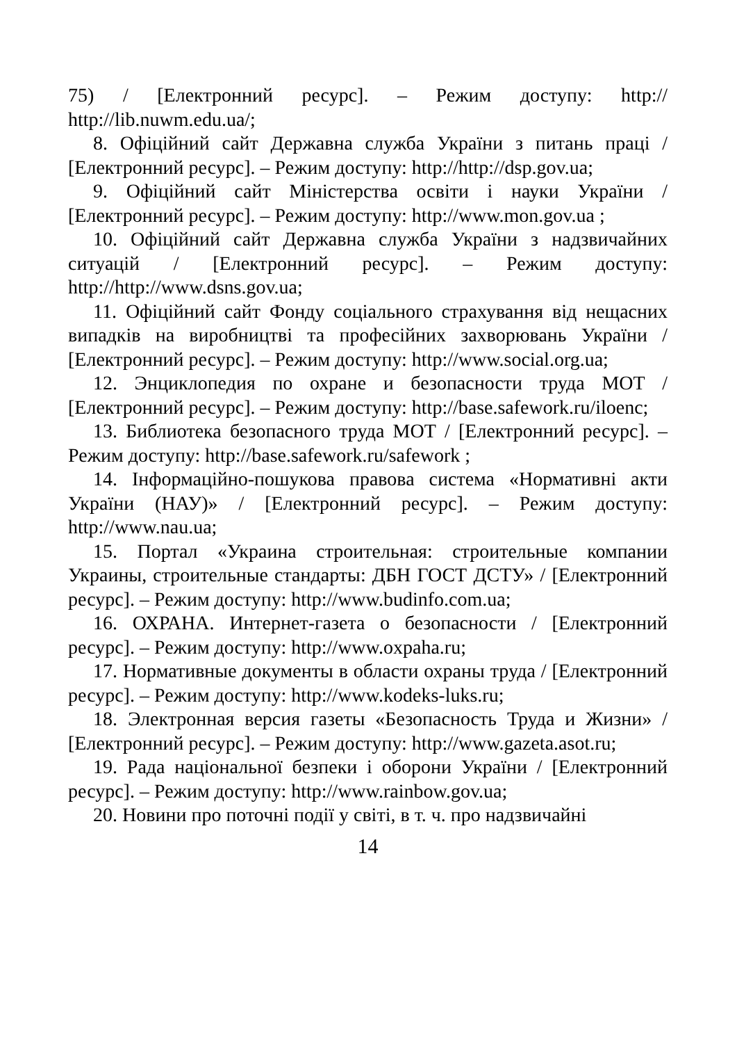75) / [Електронний ресурс]. – Режим доступу: http:// http://lib.nuwm.edu.ua/;
8. Офіційний сайт Державна служба України з питань праці / [Електронний ресурс]. – Режим доступу: http://http://dsp.gov.ua;
9. Офіційний сайт Міністерства освіти і науки України / [Електронний ресурс]. – Режим доступу: http://www.mon.gov.ua ;
10. Офіційний сайт Державна служба України з надзвичайних ситуацій / [Електронний ресурс]. – Режим доступу: http://http://www.dsns.gov.ua;
11. Офіційний сайт Фонду соціального страхування від нещасних випадків на виробництві та професійних захворювань України / [Електронний ресурс]. – Режим доступу: http://www.social.org.ua;
12. Энциклопедия по охране и безопасности труда МОТ / [Електронний ресурс]. – Режим доступу: http://base.safework.ru/iloenc;
13. Библиотека безопасного труда МОТ / [Електронний ресурс]. – Режим доступу: http://base.safework.ru/safework ;
14. Інформаційно-пошукова правова система «Нормативні акти України (НАУ)» / [Електронний ресурс]. – Режим доступу: http://www.nau.ua;
15. Портал «Украина строительная: строительные компании Украины, строительные стандарты: ДБН ГОСТ ДСТУ» / [Електронний ресурс]. – Режим доступу: http://www.budinfo.com.ua;
16. ОХРАНА. Интернет-газета о безопасности / [Електронний ресурс]. – Режим доступу: http://www.oxpaha.ru;
17. Нормативные документы в области охраны труда / [Електронний ресурс]. – Режим доступу: http://www.kodeks-luks.ru;
18. Электронная версия газеты «Безопасность Труда и Жизни» / [Електронний ресурс]. – Режим доступу: http://www.gazeta.asot.ru;
19. Рада національної безпеки і оборони України / [Електронний ресурс]. – Режим доступу: http://www.rainbow.gov.ua;
20. Новини про поточні події у світі, в т. ч. про надзвичайні
14